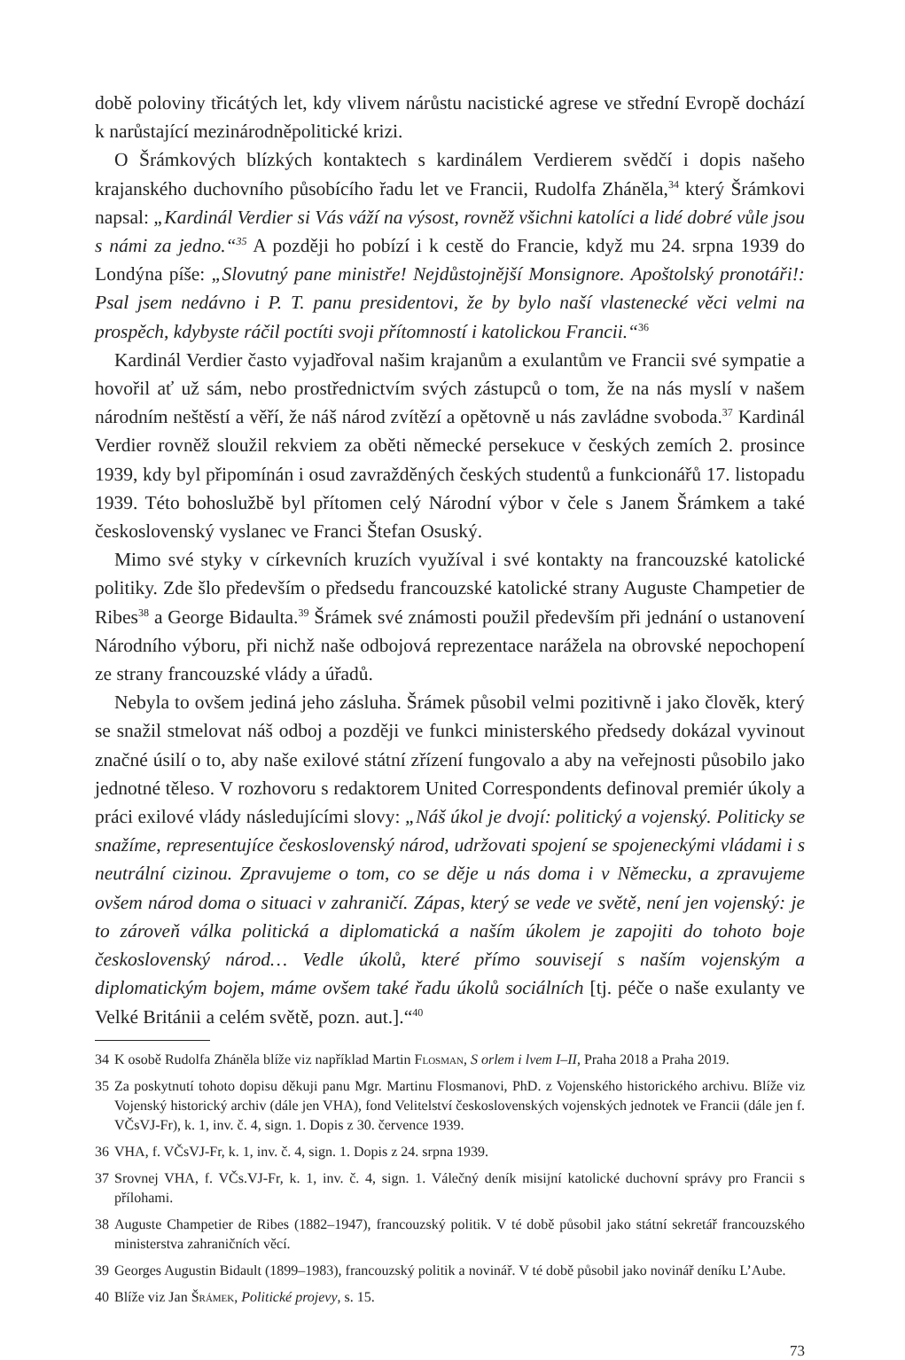době poloviny třicátých let, kdy vlivem nárůstu nacistické agrese ve střední Evropě dochází k narůstající mezinárodněpolitické krizi.
O Šrámkových blízkých kontaktech s kardinálem Verdierem svědčí i dopis našeho krajanského duchovního působícího řadu let ve Francii, Rudolfa Zháněla,<sup>34</sup> který Šrámkovi napsal: „Kardinál Verdier si Vás váží na výsost, rovněž všichni katolíci a lidé dobré vůle jsou s námi za jedno.“<sup>35</sup> A později ho pobízí i k cestě do Francie, když mu 24. srpna 1939 do Londýna píše: „Slovutný pane ministře! Nejdůstojnější Monsignore. Apoštolský pronotáři!: Psal jsem nedávno i P. T. panu presidentovi, že by bylo naší vlastenecké věci velmi na prospěch, kdybyste ráčil poctíti svoji přítomností i katolickou Francii.“<sup>36</sup>
Kardinál Verdier často vyjadřoval našim krajanům a exulantům ve Francii své sympatie a hovořil ať už sám, nebo prostřednictvím svých zástupců o tom, že na nás myslí v našem národním neštěstí a věří, že náš národ zvítězí a opětovně u nás zavládne svoboda.<sup>37</sup> Kardinál Verdier rovněž sloužil rekviem za oběti německé persekuce v českých zemích 2. prosince 1939, kdy byl připomínán i osud zavražděných českých studentů a funkcionářů 17. listopadu 1939. Této bohoslužbě byl přítomen celý Národní výbor v čele s Janem Šrámkem a také československý vyslanec ve Franci Štefan Osuský.
Mimo své styky v církevních kruzích využíval i své kontakty na francouzské katolické politiky. Zde šlo především o předsedu francouzské katolické strany Auguste Champetier de Ribes<sup>38</sup> a George Bidaulta.<sup>39</sup> Šrámek své známosti použil především při jednání o ustanovení Národního výboru, při nichž naše odbojová reprezentace narážela na obrovské nepochopení ze strany francouzské vlády a úřadů.
Nebyla to ovšem jediná jeho zásluha. Šrámek působil velmi pozitivně i jako člověk, který se snažil stmelovat náš odboj a později ve funkci ministerského předsedy dokázal vyvinout značné úsilí o to, aby naše exilové státní zřízení fungovalo a aby na veřejnosti působilo jako jednotné těleso. V rozhovoru s redaktorem United Correspondents definoval premiér úkoly a práci exilové vlády následujícími slovy: „Náš úkol je dvojí: politický a vojenský. Politicky se snažíme, representujíce československý národ, udržovati spojení se spojeneckými vládami i s neutrální cizinou. Zpravujeme o tom, co se děje u nás doma i v Německu, a zpravujeme ovšem národ doma o situaci v zahraničí. Zápas, který se vede ve světě, není jen vojenský: je to zároveň válka politická a diplomatická a naším úkolem je zapojiti do tohoto boje československý národ… Vedle úkolů, které přímo souvisejí s naším vojenským a diplomatickým bojem, máme ovšem také řadu úkolů sociálních [tj. péče o naše exulanty ve Velké Británii a celém světě, pozn. aut.].“<sup>40</sup>
34 K osobě Rudolfa Zháněla blíže viz například Martin Flosman, S orlem i lvem I–II, Praha 2018 a Praha 2019.
35 Za poskytnutí tohoto dopisu děkuji panu Mgr. Martinu Flosmanovi, PhD. z Vojenského historického archivu. Blíže viz Vojenský historický archiv (dále jen VHA), fond Velitelství československých vojenských jednotek ve Francii (dále jen f. VČsVJ-Fr), k. 1, inv. č. 4, sign. 1. Dopis z 30. července 1939.
36 VHA, f. VČsVJ-Fr, k. 1, inv. č. 4, sign. 1. Dopis z 24. srpna 1939.
37 Srovnej VHA, f. VČs.VJ-Fr, k. 1, inv. č. 4, sign. 1. Válečný deník misijní katolické duchovní správy pro Francii s přílohami.
38 Auguste Champetier de Ribes (1882–1947), francouzský politik. V té době působil jako státní sekretář francouzského ministerstva zahraničních věcí.
39 Georges Augustin Bidault (1899–1983), francouzský politik a novinář. V té době působil jako novinář deníku L’Aube.
40 Blíže viz Jan Šrámek, Politické projevy, s. 15.
73